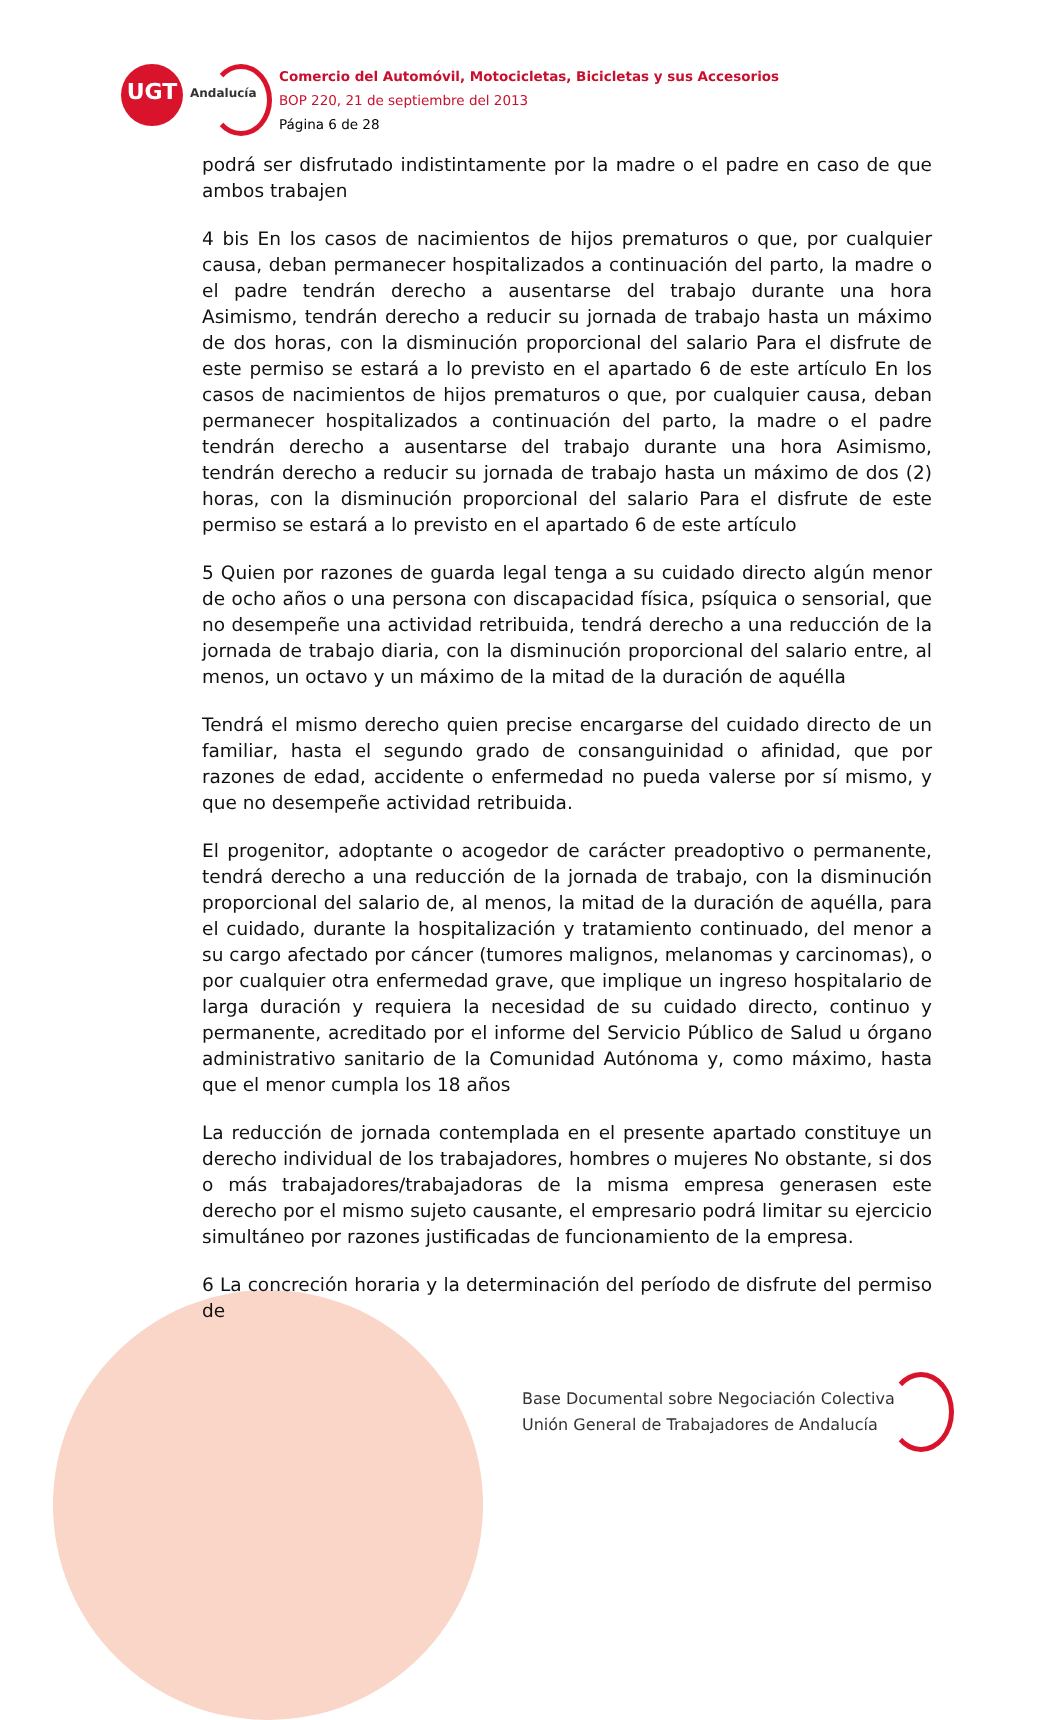UGT
Andalucía
Comercio del Automóvil, Motocicletas, Bicicletas y sus Accesorios
BOP 220, 21 de septiembre del 2013
Página 6 de 28
podrá ser disfrutado indistintamente por la madre o el padre en caso de que ambos trabajen
4 bis En los casos de nacimientos de hijos prematuros o que, por cualquier causa, deban permanecer hospitalizados a continuación del parto, la madre o el padre tendrán derecho a ausentarse del trabajo durante una hora Asimismo, tendrán derecho a reducir su jornada de trabajo hasta un máximo de dos horas, con la disminución proporcional del salario Para el disfrute de este permiso se estará a lo previsto en el apartado 6 de este artículo En los casos de nacimientos de hijos prematuros o que, por cualquier causa, deban permanecer hospitalizados a continuación del parto, la madre o el padre tendrán derecho a ausentarse del trabajo durante una hora Asimismo, tendrán derecho a reducir su jornada de trabajo hasta un máximo de dos (2) horas, con la disminución proporcional del salario Para el disfrute de este permiso se estará a lo previsto en el apartado 6 de este artículo
5 Quien por razones de guarda legal tenga a su cuidado directo algún menor de ocho años o una persona con discapacidad física, psíquica o sensorial, que no desempeñe una actividad retribuida, tendrá derecho a una reducción de la jornada de trabajo diaria, con la disminución proporcional del salario entre, al menos, un octavo y un máximo de la mitad de la duración de aquélla
Tendrá el mismo derecho quien precise encargarse del cuidado directo de un familiar, hasta el segundo grado de consanguinidad o afinidad, que por razones de edad, accidente o enfermedad no pueda valerse por sí mismo, y que no desempeñe actividad retribuida.
El progenitor, adoptante o acogedor de carácter preadoptivo o permanente, tendrá derecho a una reducción de la jornada de trabajo, con la disminución proporcional del salario de, al menos, la mitad de la duración de aquélla, para el cuidado, durante la hospitalización y tratamiento continuado, del menor a su cargo afectado por cáncer (tumores malignos, melanomas y carcinomas), o por cualquier otra enfermedad grave, que implique un ingreso hospitalario de larga duración y requiera la necesidad de su cuidado directo, continuo y permanente, acreditado por el informe del Servicio Público de Salud u órgano administrativo sanitario de la Comunidad Autónoma y, como máximo, hasta que el menor cumpla los 18 años
La reducción de jornada contemplada en el presente apartado constituye un derecho individual de los trabajadores, hombres o mujeres No obstante, si dos o más trabajadores/trabajadoras de la misma empresa generasen este derecho por el mismo sujeto causante, el empresario podrá limitar su ejercicio simultáneo por razones justificadas de funcionamiento de la empresa.
6 La concreción horaria y la determinación del período de disfrute del permiso de
Base Documental sobre Negociación Colectiva
Unión General de Trabajadores de Andalucía